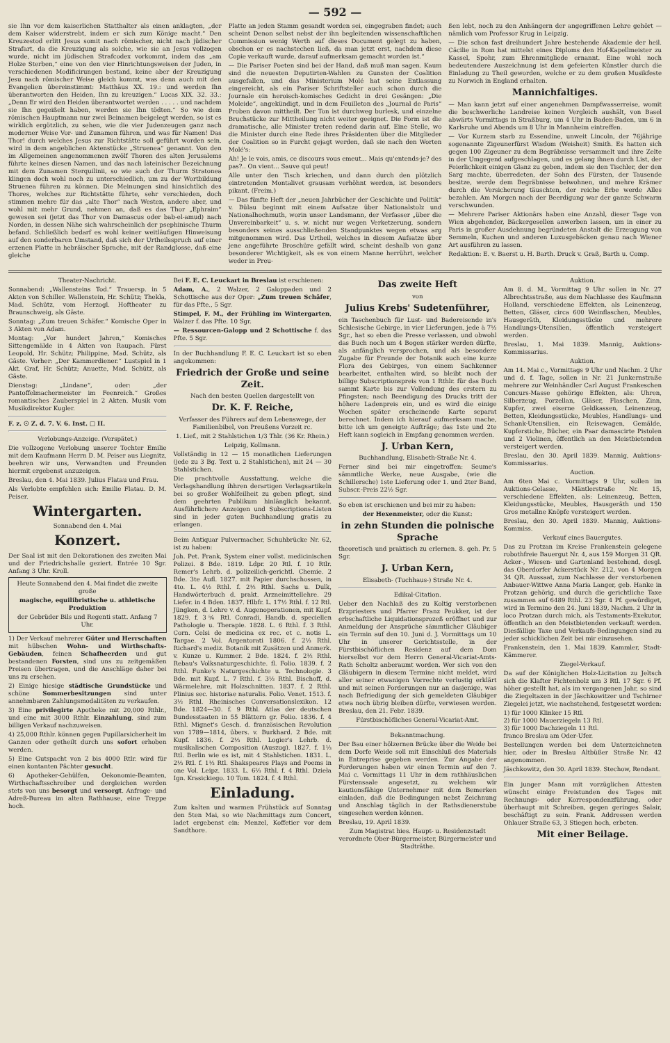— 592 —
sie Ihn vor dem kaiserlichen Statthalter als einen anklagten, „der dem Kaiser widerstrebt, indem er sich zum Könige macht.“ Den Kreuzestod erlitt Jesus somit nach römischer, nicht nach jüdischer Strafart, da die Kreuzigung als solche, wie sie an Jesus vollzogen wurde, nicht im jüdischen Strafcodex vorkommt, indem das „am Holze Sterben,“ eine von den vier Hinrichtungsweisen der Juden, in verschiedenen Modificirungen bestand, keine aber der Kreuzigung Jesu nach römischer Weise gleich kommt, was denn auch mit den Evangelien übereinstimmt: Matthäus XX. 19.: und werden Ihn überantworten den Heiden, Ihn zu kreuzigen.“ Lucas XIX. 32. 33.: „Denn Er wird den Heiden überantwortet werden . . . . . und nachdem sie Ihn gegeißelt haben, werden sie Ihn tödten.“ So wie dem römischen Hauptmann nur zwei Beinamen beigelegt werden, so ist es wirklich ergötzlich, zu sehen, wie die vier Judenzeugen ganz nach moderner Weise Vor- und Zunamen führen, und was für Namen! Das Thor! durch welches Jesus zur Richtstätte soll geführt worden sein, wird in dem angeblichen Aktenstücke „Struenea“ genannt. Von den im Allgemeinen angenommenen zwölf Thoren des alten Jerusalems führte keines diesen Namen, und das nach lateinischer Bezeichnung mit dem Zunamen Sterquilinii, so wie auch der Thurm Stratonea klingen doch wohl noch zu unterschiedlich, um zu der Wortbildung Struenea führen zu können. Die Meinungen sind hinsichtlich des Thores, welches zur Richtstätte führte, sehr verschieden, doch stimmen mehre für das „alte Thor“ nach Westen, andere aber, und wohl mit mehr Grund, nehmen an, daß es das Thor „Ephraim“ gewesen sei (jetzt das Thor von Damascus oder bab-el-amud) nach Norden, in dessen Nähe sich wahrscheinlich der psephinische Thurm befand. Schließlich bedarf es wohl keiner weitläufigen Hinweisung auf den sonderbaren Umstand, daß sich der Urtheilsspruch auf einer erzenen Platte in hebräischer Sprache, mit der Randglosse, daß eine gleiche
Platte an jeden Stamm gesandt worden sei, eingegraben findet; auch scheint Denon selbst nebst der ihn begleitenden wissenschaftlichen Commission wenig Werth auf dieses Document gelegt zu haben, obschon er es nachstechen ließ, da man jetzt erst, nachdem diese Copie verkauft wurde, darauf aufmerksam gemacht worden ist.“
— Die Pariser Poeten sind bei der Hand, daß muß man sagen. Kaum sind die neuesten Deputirten-Wahlen zu Gunsten der Coalition ausgefallen, und das Ministerium Molé hat seine Entlassung eingereicht, als ein Pariser Schriftsteller auch schon durch die Journale ein heroisch-komisches Gedicht in drei Gesängen: „Die Moleide“, angekündigt, und in dem Feuilleton des „Journal de Paris“ Proben davon mittheilt. Der Ton ist durchweg burlesk, und einzelne Bruchstücke zur Mittheilung nicht weiter geeignet. Die Form ist die dramatische, alle Minister treten redend darin auf. Eine Stelle, wo die Minister durch eine Rede ihres Präsidenten über die Mitglieder der Coalition so in Furcht gejagt werden, daß sie nach den Worten Molé's:
Ah! Je le vois, amis, ce discours vous emeut... Mais qu'entends-je? des pas?.. On vient... Sauve qui peut!
Alle unter den Tisch kriechen, und dann durch den plötzlich eintretenden Montalivet grausam verhöhnt werden, ist besonders pikant. (Freim.)
— Das fünfte Heft der „neuen Jahrbücher der Geschichte und Politik“ v. Bülau beginnt mit einem Aufsatze über Nationalstolz und Nationalhochmuth, worin unser Landsmann, der Verfasser „über die Unvereinbarkeit“ u. s. w. nicht nur wegen Verketzerung, sondern besonders seines ausschließenden Standpunktes wegen etwas arg mitgenommen wird. Das Urtheil, welches in diesem Aufsatze über jene angeführte Broschüre gefällt wird, scheint deshalb von ganz besonderer Wichtigkeit, als es von einem Manne herrührt, welcher weder in Preu-
ßen lebt, noch zu den Anhängern der angegriffenen Lehre gehört — nämlich vom Professor Krug in Leipzig.
— Die schon fast dreihundert Jahre bestehende Akademie der heil. Cäcilie in Rom hat mittelst eines Diploms den Hof-Kapellmeister zu Kassel, Spohr, zum Ehrenmitgliede ernannt. Eine wohl noch bedeutendere Auszeichnung ist dem gefeierten Künstler durch die Einladung zu Theil geworden, welche er zu dem großen Musikfeste zu Norwich in England erhalten.
Mannichfaltiges.
— Man kann jetzt auf einer angenehmen Dampfwasserreise, womit die beschwerliche Landreise keinen Vergleich aushält, von Basel abwärts Vormittags in Straßburg, um 4 Uhr in Baden-Baden, um 6 in Karlsruhe und Abends um 8 Uhr in Mannheim eintreffen.
— Vor Kurzem starb zu Essendine, unweit Lincoln, der 76jährige sogenannte Zigeunerfürst Wisdom (Weisheit) Smith. Es hatten sich gegen 100 Zigeuner zu dem Begräbnisse versammelt und ihre Zelte in der Umgegend aufgeschlagen, und es gelang ihnen durch List, der Feierlichkeit einigen Glanz zu geben, indem sie den Tischler, der den Sarg machte, überredeten, der Sohn des Fürsten, der Tausende besitze, werde dem Begräbnisse beiwohnen, und mehre Krämer durch die Versicherung täuschten, der reiche Erbe werde Alles bezahlen. Am Morgen nach der Beerdigung war der ganze Schwarm verschwunden.
— Mehrere Pariser Aktionärs haben eine Anzahl, dieser Tage von Wien abgehender, Bäckergesellen anwerben lassen, um in einer zu Paris in großer Ausdehnung begründeten Anstalt die Erzeugung von Semmeln, Kuchen und anderen Luxusgebäcken genau nach Wiener Art ausführen zu lassen.
Redaktion: E. v. Baerst u. H. Barth. Druck v. Graß, Barth u. Comp.
Theater-Nachricht.
Sonnabend: „Wallensteins Tod.“ Trauersp. in 5 Akten von Schiller. Wallenstein, Hr. Schütz; Thekla, Mad. Schütz, vom Herzogl. Hoftheater zu Braunschweig, als Gäste.
Sonntag: „Zum treuen Schäfer.“ Komische Oper in 3 Akten von Adam.
Montag: „Vor hundert Jahren,“ Komisches Sittengemälde in 4 Akten von Raupach. Fürst Leopold, Hr. Schütz; Philippine, Mad. Schütz, als Gäste. Vorher: „Der Kammerdiener.“ Lustspiel in 1 Akt. Graf, Hr. Schütz; Anuette, Mad. Schütz, als Gäste.
Dienstag: „Lindane“, oder: „der Pantoffelmachermeister im Feenreich.“ Großes romantisches Zauberspiel in 2 Akten. Musik vom Musikdirektor Kugler.
F. z. ☉ Z. d. 7. V. 6. Inst. □ II.
Verlobungs-Anzeige. (Verspätet.)
Die vollzogene Verlobung unserer Tochter Emilie mit dem Kaufmann Herrn D. M. Peiser aus Liegnitz, beehren wir uns, Verwandten und Freunden hiermit ergebenst anzuzeigen.
Breslau, den 4. Mai 1839. Julius Flatau und Frau.
Als Verlobte empfehlen sich: Emilie Flatau. D. M. Peiser.
Wintergarten.
Sonnabend den 4. Mai
Konzert.
Der Saal ist mit den Dekorationen des zweiten Mai und der Friedrichshalle geziert. Entrée 10 Sgr. Anfang 3 Uhr. Kroll.
Heute Sonnabend den 4. Mai findet die zweite große
magische, equilibristische u. athletische Produktion
der Gebrüder Bils und Regenti statt. Anfang 7 Uhr.
1) Der Verkauf mehrerer Güter und Herrschaften mit hübschen Wohn- und Wirthschafts-Gebäuden, feinen Schafheerden und gut bestandenen Forsten, sind uns zu zeitgemäßen Preisen übertragen, und die Anschläge daher bei uns zu ersehen.
2) Einige hiesige städtische Grundstücke und schöne Sommerbesitzungen sind unter annehmbaren Zahlungsmodalitäten zu verkaufen.
3) Eine privilegirte Apotheke mit 20,000 Rthlr., und eine mit 3000 Rthlr. Einzahlung, sind zum billigen Verkauf nachzuweisen.
4) 25,000 Rthlr. können gegen Pupillarsicherheit im Ganzen oder getheilt durch uns sofort erhoben werden.
5) Eine Gutspacht von 2 bis 4000 Rtlr. wird für einen kontanten Pächter gesucht.
6) Apotheker-Gehülfen, Oekonomie-Beamten, Wirthschaftsschreiber und dergleichen werden stets von uns besorgt und versorgt. Anfrage- und Adreß-Bureau im alten Rathhause, eine Treppe hoch.
Bei F. E. C. Leuckart in Breslau ist erschienen:
Adam, A., 2 Walzer, 2 Galoppaden und 2 Schottische aus der Oper: „Zum treuen Schäfer, für das Pfte., 5 Sgr.
Stimpel, F. M., der Frühling im Wintergarten, Walzer f. das Pfte. 10 Sgr.
— Ressourcen-Galopp und 2 Schottische f. das Pfte. 5 Sgr.
In der Buchhandlung F. E. C. Leuckart ist so eben angekommen:
Friedrich der Große und seine Zeit.
Nach den besten Quellen dargestellt von
Dr. K. F. Reiche,
Verfasser des Führers auf dem Lebenswege, der Familienbibel, von Preußens Vorzeit rc.
1. Lief., mit 2 Stahlstichen 1/3 Thlr. (36 Kr. Rhein.)
Leipzig, Kollmann.
Vollständig in 12 — 15 monatlichen Lieferungen (jede zu 3 Bg. Text u. 2 Stahlstichen), mit 24 — 30 Stahlstichen.
Die prachtvolle Ausstattung, welche die Verlagshandlung ihhren derartigen Verlagsartikeln bei so großer Wohlfeilheit zu geben pflegt, sind dem geehrten Publikum hinlänglich bekannt. Ausführlichere Anzeigen und Subscriptions-Listen sind in jeder guten Buchhandlung gratis zu erlangen.
Beim Antiquar Pulvermacher, Schuhbrücke Nr. 62, ist zu haben:
Joh. Pet. Frank, System einer vollst. medicinischen Polizei. 8 Bde. 1819. Ldpr. 20 Rtl. f. 10 Rtlr. Remer's Lehrb. d. polizeilich-gerichtl. Chemie. 2 Bde. 3te Aufl. 1827. mit Papier durchschossen, in 4to. L. 4½ Rthl. f. 2½ Rthl. Sachs u. Dulk, Handwörterbuch d. prakt. Arzneimittellehre. 29 Liefer. in 4 Bden. 1837. Hlbfr. L. 17½ Rthl. f. 12 Rtl. Jüngken, d. Lehre v. d. Augenoperationen, mit Kupf. 1829. f. 3⅚ Rtl. Conradi, Handb. d. speciellen Pathologie u. Therapie. 1828. L. 6 Rthl. f. 3 Rthl. Corn. Celsi de medicina ex rec. et c. notis L. Targae. 2 Vol. Argentorati 1806. f. 2⅓ Rthl. Richard's mediz. Botanik mit Zusätzen und Anmerk. v. Kunze u. Kummer. 2 Bde. 1824. f. 2½ Rthl. Rebau's Volksnaturgeschichte. fl. Folio. 1839. f. 2 Rthl. Funke's Naturgeschichte u. Technologie. 3 Bde. mit Kupf. L. 7 Rthl. f. 3½ Rthl. Bischoff, d. Wärmelehre, mit Holzschnitten. 1837. f. 2 Rthl. Plinius sec. historiae naturalis. Folio. Venet. 1513. f. 3½ Rthl. Rheinisches Conversationslexikon. 12 Bde. 1824—30. f. 9 Rthl. Atlas der deutschen Bundesstaaten in 55 Blättern gr. Folio. 1836. f. 4 Rthl. Mignet's Gesch. d. französischen Revolution von 1789—1814, übers. v. Burkhard. 2 Bde. mit Kupf. 1836. f. 2⅓ Rthl. Logier's Lehrb. d. musikalischen Composition (Auszug). 1827. f. 1⅓ Rtl. Berlin wie es ist, mit 4 Stahlstichen. 1831. L. 2⅓ Rtl. f. 1⅓ Rtl. Shakspeares Plays and Poems in one Vol. Leipz. 1833. L. 6⅔ Rthl. f. 4 Rthl. Dzieła Ign. Krasickiego. 10 Tom. 1824. f. 4 Rthl.
Einladung.
Zum kalten und warmen Frühstück auf Sonntag den 5ten Mai, so wie Nachmittags zum Concert, ladet ergebenst ein: Menzel, Koffetier vor dem Sandthore.
Das zweite Heft
von
Julius Krebs' Sudetenführer,
ein Taschenbuch für Lust- und Badereisende in's Schlesische Gebirge, in vier Lieferungen, jede à 7½ Sgr., hat so eben die Presse verlassen, und obwohl das Buch noch um 4 Bogen stärker werden dürfte, als anfänglich versprochen, und als besondere Zugabe für Freunde der Botanik auch eine kurze Flora des Gebirges, von einem Sachkenner bearbeitet, enthalten wird, so bleibt noch der billige Subscriptionspreis von 1 Rthlr. für das Buch sammt Karte bis zur Vollendung des erstern zu Pfingsten; nach Beendigung des Drucks tritt der höhere Ladenpreis ein, und es wird die einige Wochen später erscheinende Karte separat berechnet. Indem ich hierauf aufmerksam mache, bitte ich um geneigte Aufträge; das 1ste und 2te Heft kann sogleich in Empfang genommen werden.
J. Urban Kern,
Buchhandlung, Elisabeth-Straße Nr. 4.
Ferner sind bei mir eingetroffen: Seume's sämmtliche Werke, neue Ausgabe, (wie die Schillersche) 1ste Lieferung oder 1. und 2ter Band, Subscr.-Preis 22½ Sgr.
So eben ist erschienen und bei mir zu haben:
der Hexenmeister, oder die Kunst:
in zehn Stunden die polnische Sprache
theoretisch und praktisch zu erlernen. 8. geh. Pr. 5 Sgr.
J. Urban Kern,
Elisabeth- (Tuchhaus-) Straße Nr. 4.
Edikal-Citation.
Ueber den Nachlaß des zu Koltig verstorbenen Erzpriesters und Pfarrer Franz Peukker, ist der erbschaftliche Liquidationsprozeß eröffnet und zur Anmeldung der Ansprüche sämmtlicher Gläubiger ein Termin auf den 10. Juni d. J. Vormittags um 10 Uhr in unserer Gerichtsstelle, in der Fürstbischöflichen Residenz auf dem Dom hierselbst vor dem Herrn General-Vicariat-Amts-Rath Scholtz anberaumt worden. Wer sich von den Gläubigern in diesem Termine nicht meldet, wird aller seiner etwanigen Vorrechte verlustig erklärt und mit seinen Forderungen nur an dasjenige, was nach Befriedigung der sich gemeldeten Gläubiger etwa noch übrig bleiben dürfte, verwiesen werden. Breslau, den 21. Febr. 1839.
Fürstbischöfliches General-Vicariat-Amt.
Bekanntmachung.
Der Bau einer hölzernen Brücke über die Weide bei dem Dorfe Weide soll mit Einschluß des Materials in Entreprise gegeben werden. Zur Angabe der Forderungen haben wir einen Termin auf den 7. Mai c. Vormittags 11 Uhr in dem rathhäuslichen Fürstensaale angesetzt, zu welchem wir kautionsfähige Unternehmer mit dem Bemerken einladen, daß die Bedingungen nebst Zeichnung und Anschlag täglich in der Rathsdienerstube eingesehen werden können.
Breslau, 19. April 1839.
Zum Magistrat hies. Haupt- u. Residenzstadt verordnete Ober-Bürgermeister, Bürgermeister und Stadträthe.
Auktion.
Am 8. d. M., Vormittag 9 Uhr sollen in Nr. 27 Albrechtsstraße, aus dem Nachlasse des Kaufmann Holland, verschiedene Effekten, als Leinenzeug, Betten, Gläser, circa 600 Weinflaschen, Meubles, Hausgeräth, Kleidungsstücke und mehrere Handlungs-Utensilien, öffentlich versteigert werden.
Breslau, 1. Mai 1839. Mannig, Auktions-Kommissarius.
Auktion.
Am 14. Mai c., Vormittags 9 Uhr und Nachm. 2 Uhr und d. f. Tage, sollen in Nr. 21 Junkernstraße mehrere zur Weinhändler Carl August Frankeschen Concurs-Masse gehörige Effekten, als: Uhren, Silberzeug, Porzellan, Gläser, Flaschen, Zinn, Kupfer, zwei eiserne Geldkassen, Leinenzeug, Betten, Kleidungsstücke, Meubles, Handlungs- und Schank-Utensilien, ein Reisewagen, Gemälde, Kupferstiche, Bücher, ein Paar damascirte Pistolen und 2 Violinen, öffentlich an den Meistbietenden versteigert werden.
Breslau, den 30. April 1839. Mannig, Auktions-Kommissarius.
Auction.
Am 6ten Mai c. Vormittags 9 Uhr, sollen im Auktions-Gelasse, Mäntlerstraße Nr. 15, verschiedene Effekten, als: Leinenzeug, Betten, Kleidungsstücke, Meubles, Hausgeräth und 150 Gros metallne Knöpfe versteigert werden.
Breslau, den 30. April 1839. Mannig, Auktions-Kommiss.
Verkauf eines Bauergutes.
Das zu Protzan im Kreise Frankenstein gelegene robothfreie Bauergut Nr. 4, aus 159 Morgen 31 QR. Acker-, Wiesen- und Gartenland bestehend, desgl. das Oberdorfer Ackerstück Nr. 212, von 4 Morgen 34 QR. Aussaat, zum Nachlasse der verstorbenen Anbauer-Wittwe Anna Maria Langer, geb. Hanke in Protzan gehörig, und durch die gerichtliche Taxe zusammen auf 6489 Rthl. 23 Sgr. 4 Pf. gewürdiget, wird in Termino den 24. Juni 1839, Nachm. 2 Uhr in loco Protzan durch mich, als Testaments-Exekutor, öffentlich an den Meistbietenden verkauft werden. Diesfällige Taxe und Verkaufs-Bedingungen sind zu jeder schicklichen Zeit bei mir einzusehen.
Frankenstein, den 1. Mai 1839. Kammler, Stadt-Kämmerer.
Ziegel-Verkauf.
Da auf der Königlichen Holz-Licitation zu Jeltsch sich die Klafter Fichtenholz um 3 Rtl. 17 Sgr. 6 Pf. höher gestellt hat, als im vergangenen Jahr, so sind die Ziegeltaxen in der Jäschkowitzer und Tschirner Ziegelei jetzt, wie nachstehend, festgesetzt worden:
1) für 1000 Klinker 15 Rtl.
2) für 1000 Mauerziegeln 13 Rtl.
3) für 1000 Dachziegeln 11 Rtl.
franco Breslau am Oder-Ufer.
Bestellungen werden bei dem Unterzeichneten hier, oder in Breslau Altbüßer Straße Nr. 42 angenommen.
Jäschkowitz, den 30. April 1839. Stechow, Rendant.
Ein junger Mann mit vorzüglichen Attesten wünscht einige Freistunden des Tages mit Rechnungs- oder Korrespondenzführung, oder überhaupt mit Schreiben, gegen geringes Salair, beschäftigt zu sein. Frank. Addressen werden Ohlauer Straße 63, 3 Stiegen hoch, erbeten.
Mit einer Beilage.